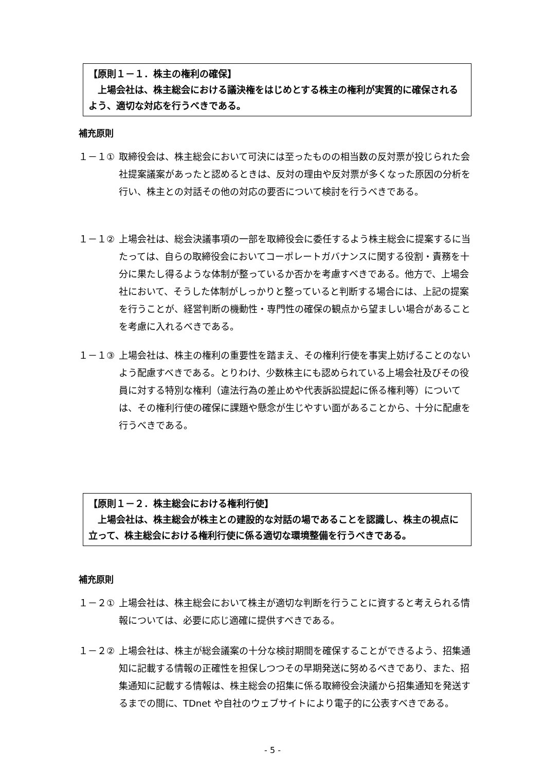【原則１－１．株主の権利の確保】
　上場会社は、株主総会における議決権をはじめとする株主の権利が実質的に確保されるよう、適切な対応を行うべきである。
補充原則
１－１① 取締役会は、株主総会において可決には至ったものの相当数の反対票が投じられた会社提案議案があったと認めるときは、反対の理由や反対票が多くなった原因の分析を行い、株主との対話その他の対応の要否について検討を行うべきである。
１－１② 上場会社は、総会決議事項の一部を取締役会に委任するよう株主総会に提案するに当たっては、自らの取締役会においてコーポレートガバナンスに関する役割・責務を十分に果たし得るような体制が整っているか否かを考慮すべきである。他方で、上場会社において、そうした体制がしっかりと整っていると判断する場合には、上記の提案を行うことが、経営判断の機動性・専門性の確保の観点から望ましい場合があることを考慮に入れるべきである。
１－１③ 上場会社は、株主の権利の重要性を踏まえ、その権利行使を事実上妨げることのないよう配慮すべきである。とりわけ、少数株主にも認められている上場会社及びその役員に対する特別な権利（違法行為の差止めや代表訴訟提起に係る権利等）については、その権利行使の確保に課題や懸念が生じやすい面があることから、十分に配慮を行うべきである。
【原則１－２．株主総会における権利行使】
　上場会社は、株主総会が株主との建設的な対話の場であることを認識し、株主の視点に立って、株主総会における権利行使に係る適切な環境整備を行うべきである。
補充原則
１－２① 上場会社は、株主総会において株主が適切な判断を行うことに資すると考えられる情報については、必要に応じ適確に提供すべきである。
１－２② 上場会社は、株主が総会議案の十分な検討期間を確保することができるよう、招集通知に記載する情報の正確性を担保しつつその早期発送に努めるべきであり、また、招集通知に記載する情報は、株主総会の招集に係る取締役会決議から招集通知を発送するまでの間に、TDnet や自社のウェブサイトにより電子的に公表すべきである。
- 5 -